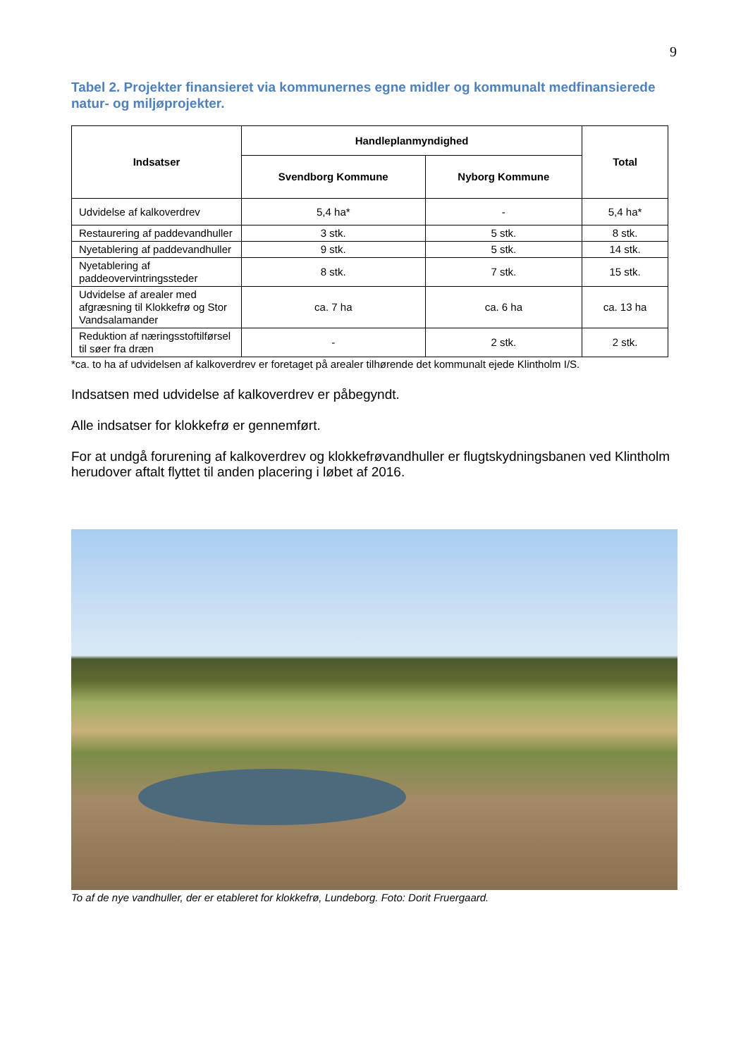9
Tabel 2. Projekter finansieret via kommunernes egne midler og kommunalt medfinansierede natur- og miljøprojekter.
| Indsatser | Handleplanmyndighed | | Total |
| --- | --- | --- | --- |
| | Svendborg Kommune | Nyborg Kommune | |
| Udvidelse af kalkoverdrev | 5,4 ha* | - | 5,4 ha* |
| Restaurering af paddevandhuller | 3 stk. | 5 stk. | 8 stk. |
| Nyetablering af paddevandhuller | 9 stk. | 5 stk. | 14 stk. |
| Nyetablering af paddeovervintringssteder | 8 stk. | 7 stk. | 15 stk. |
| Udvidelse af arealer med afgræsning til Klokkefrø og Stor Vandsalamander | ca. 7 ha | ca. 6 ha | ca. 13 ha |
| Reduktion af næringsstoftilførsel til søer fra dræn | - | 2 stk. | 2 stk. |
*ca. to ha af udvidelsen af kalkoverdrev er foretaget på arealer tilhørende det kommunalt ejede Klintholm I/S.
Indsatsen med udvidelse af kalkoverdrev er påbegyndt.
Alle indsatser for klokkefrø er gennemført.
For at undgå forurening af kalkoverdrev og klokkefrøvandhuller er flugtskydningsbanen ved Klintholm herudover aftalt flyttet til anden placering i løbet af 2016.
To af de nye vandhuller, der er etableret for klokkefrø, Lundeborg. Foto: Dorit Fruergaard.